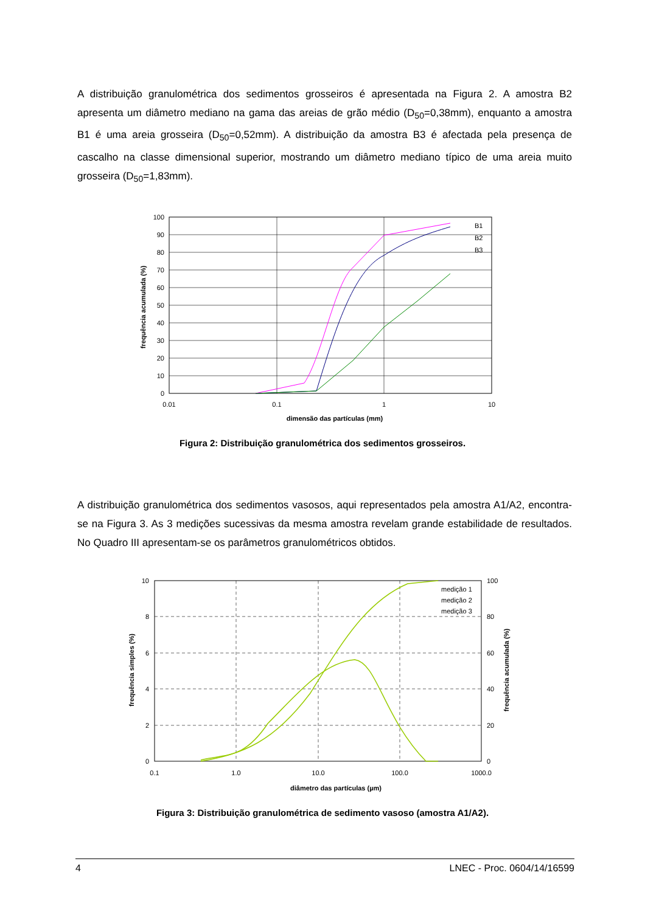A distribuição granulométrica dos sedimentos grosseiros é apresentada na Figura 2. A amostra B2 apresenta um diâmetro mediano na gama das areias de grão médio (D<sub>50</sub>=0,38mm), enquanto a amostra B1 é uma areia grosseira (D<sub>50</sub>=0,52mm). A distribuição da amostra B3 é afectada pela presença de cascalho na classe dimensional superior, mostrando um diâmetro mediano típico de uma areia muito grosseira (D<sub>50</sub>=1,83mm).
100
90
80
70
60
50
40
30
20
10
0
0.01
0.1
1
10
dimensão das partículas (mm)
frequência acumulada (%)
B1
B2
B3
Figura 2: Distribuição granulométrica dos sedimentos grosseiros.
A distribuição granulométrica dos sedimentos vasosos, aqui representados pela amostra A1/A2, encontra-se na Figura 3. As 3 medições sucessivas da mesma amostra revelam grande estabilidade de resultados. No Quadro III apresentam-se os parâmetros granulométricos obtidos.
10
8
6
4
2
0
100
80
60
40
20
0
0.1
1.0
10.0
100.0
1000.0
diâmetro das partículas (µm)
frequência simples (%)
frequência acumulada (%)
medição 1
medição 2
medição 3
Figura 3: Distribuição granulométrica de sedimento vasoso (amostra A1/A2).
4 LNEC - Proc. 0604/14/16599